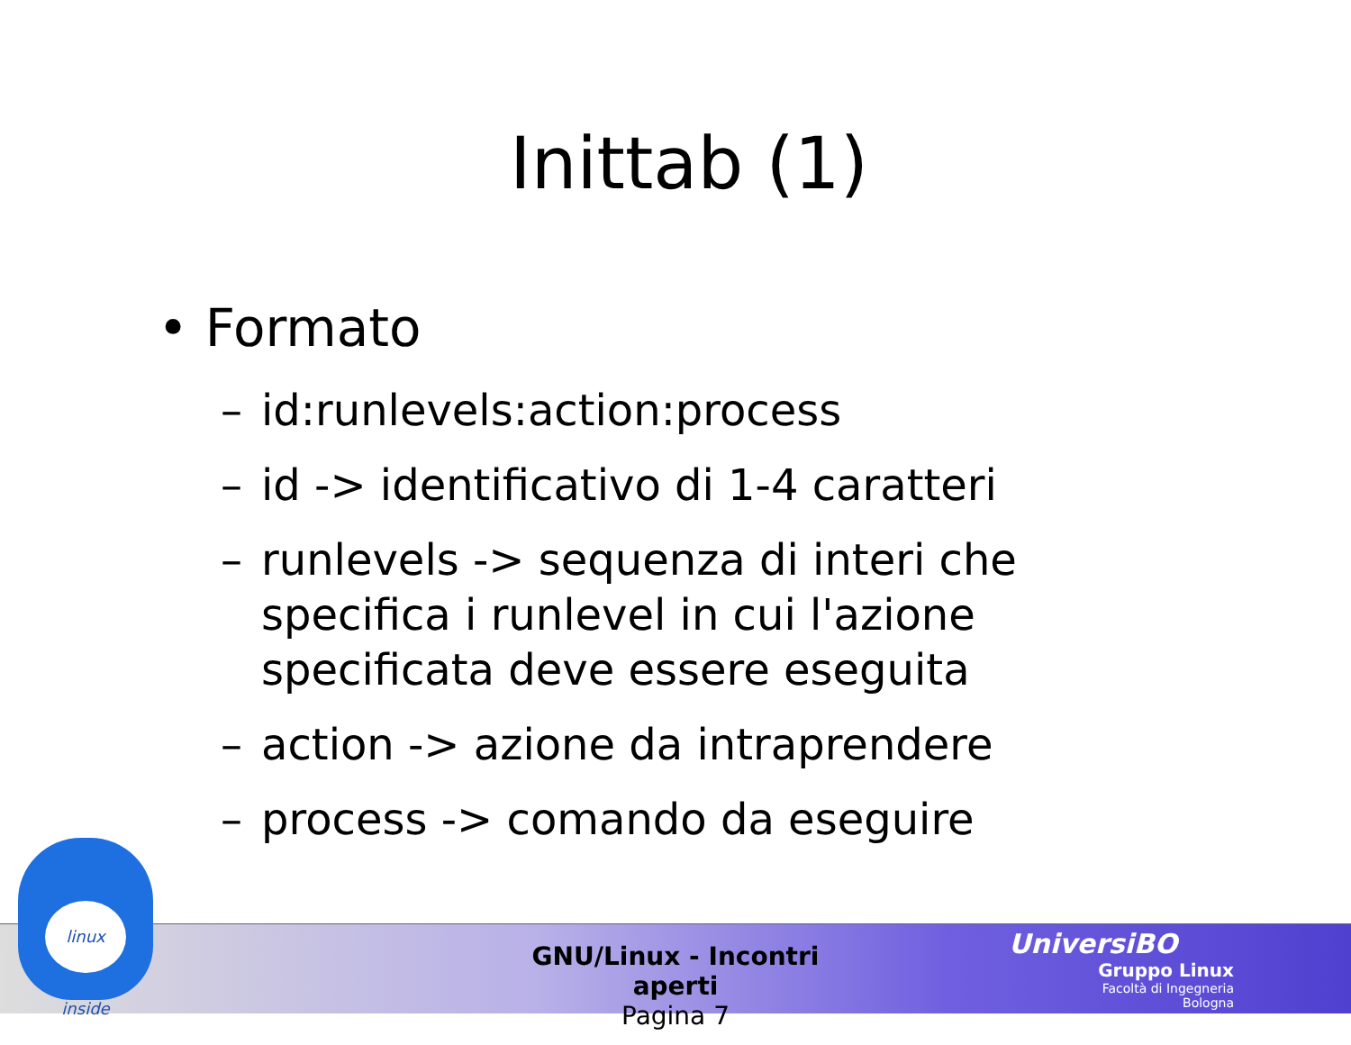Inittab (1)
• Formato
– id:runlevels:action:process
– id -> identificativo di 1-4 caratteri
– runlevels -> sequenza di interi che specifica i runlevel in cui l'azione specificata deve essere eseguita
– action -> azione da intraprendere
– process -> comando da eseguire
linux inside
GNU/Linux - Incontri aperti
Pagina 7
UniversiBO
Gruppo Linux
Facoltà di Ingegneria
Bologna